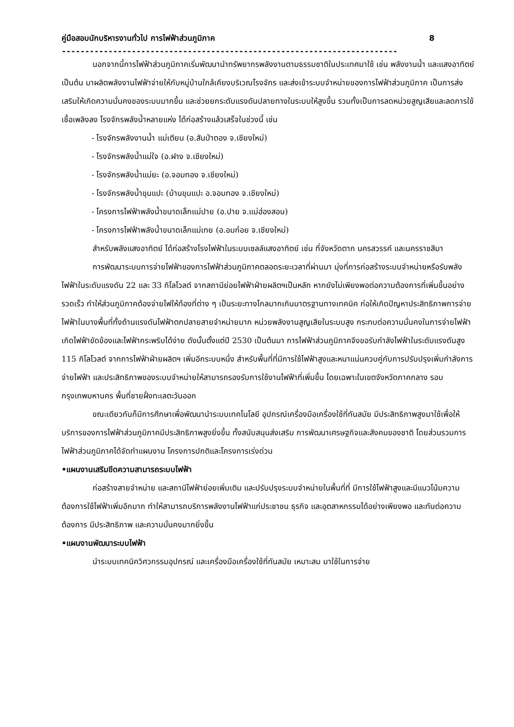คู่มือสอบนักบริหารงานทั่วไป การไฟฟ้าส่วนภูมิภาค 8
------------------------------------------------------------------------
นอกจากนี้การไฟฟ้าส่วนภูมิภาคเริ่มพัฒนานำทรัพยากรพลังงานตามธรรมชาติในประเทศมาใช้ เช่น พลังงานน้ำ และแสงอาทิตย์ เป็นต้น มาผลิตพลังงานไฟฟ้าจ่ายให้กับหมู่บ้านใกล้เคียงบริเวณโรงจักร และส่งเข้าระบบจำหน่ายของการไฟฟ้าส่วนภูมิภาค เป็นการส่งเสริมให้เกิดความมั่นคงของระบบมากขึ้น และช่วยยกระดับแรงดันปลายทางในระบบให้สูงขึ้น รวมทั้งเป็นการลดหน่วยสูญเสียและลดการใช้เชื้อเพลิงลง โรงจักรพลังน้ำหลายแห่ง ได้ก่อสร้างแล้วเสร็จในช่วงนี้ เช่น
- โรงจักรพลังงานน้ำ แม่เตียน (อ.สันป่าตอง จ.เชียงใหม่)
- โรงจักรพลังน้ำแม่ใจ (อ.ฝาง จ.เชียงใหม่)
- โรงจักรพลังน้ำแม่ยะ (อ.จอมทอง จ.เชียงใหม่)
- โรงจักรพลังน้ำขุนแปะ (บ้านขุนแปะ อ.จอมทอง จ.เชียงใหม่)
- โครงการไฟฟ้าพลังน้ำขนาดเล็กแม่ปาย (อ.ปาย จ.แม่ฮ่องสอน)
- โครงการไฟฟ้าพลังน้ำขนาดเล็กแม่เทย (อ.อมก๋อย จ.เชียงใหม่)
สำหรับพลังแสงอาทิตย์ ได้ก่อสร้างโรงไฟฟ้าในระบบเซลล์แสงอาทิตย์ เช่น ที่จังหวัดตาก นครสวรรค์ และนครราชสีมา
การพัฒนาระบบการจ่ายไฟฟ้าของการไฟฟ้าส่วนภูมิภาคตลอดระยะเวลาที่ผ่านมา มุ่งที่การก่อสร้างระบบจำหน่ายหรือรับพลังไฟฟ้าในระดับแรงดัน 22 และ 33 กิโลโวลต์ จากสถานีย่อยไฟฟ้าฝ่ายผลิตฯเป็นหลัก หากยังไม่เพียงพอต่อความต้องการที่เพิ่มขึ้นอย่างรวดเร็ว ทำให้ส่วนภูมิภาคต้องจ่ายไฟให้ท้องที่ต่าง ๆ เป็นระยะทางไกลมากเกินมาตรฐานทางเทคนิค ก่อให้เกิดปัญหาประสิทธิภาพการจ่ายไฟฟ้าในบางพื้นที่ทั้งด้านแรงดันไฟฟ้าตกปลายสายจำหน่ายมาก หน่วยพลังงานสูญเสียในระบบสูง กระทบต่อความมั่นคงในการจ่ายไฟฟ้า เกิดไฟฟ้าขัดข้องและไฟฟ้ากระพริบได้ง่าย ดังนั้นตั้งแต่ปี 2530 เป็นต้นมา การไฟฟ้าส่วนภูมิภาคจึงขอรับกำลังไฟฟ้าในระดับแรงดันสูง 115 กิโลโวลต์ จากการไฟฟ้าฝ่ายผลิตฯ เพิ่มอีกระบบหนึ่ง สำหรับพื้นที่ที่มีการใช้ไฟฟ้าสูงและหนาแน่นควบคู่กับการปรับปรุงเพิ่มกำลังการจ่ายไฟฟ้า และประสิทธิภาพของระบบจำหน่ายให้สามารถรองรับการใช้งานไฟฟ้าที่เพิ่มขึ้น โดยเฉพาะในเขตจังหวัดภาคกลาง รอบกรุงเทพมหานคร พื้นที่ชายฝั่งทะเลตะวันออก
ขณะเดียวกันก็มีการศึกษาเพื่อพัฒนานำระบบเทคโนโลยี อุปกรณ์เครื่องมือเครื่องใช้ที่ทันสมัย มีประสิทธิภาพสูงมาใช้เพื่อให้บริการของการไฟฟ้าส่วนภูมิภาคมีประสิทธิภาพสูงยิ่งขึ้น ทั้งสนับสนุนส่งเสริม การพัฒนาเศรษฐกิจและสังคมของชาติ โดยส่วนรวมการไฟฟ้าส่วนภูมิภาคได้จัดทำแผนงาน โครงการปกติและโครงการเร่งด่วน
•แผนงานเสริมขีดความสามารถระบบไฟฟ้า
ก่อสร้างสายจำหน่าย และสถานีไฟฟ้าย่อยเพิ่มเติม และปรับปรุงระบบจำหน่ายในพื้นที่ที่ มีการใช้ไฟฟ้าสูงและมีแนวโน้มความต้องการใช้ไฟฟ้าเพิ่มอีกมาก ทำให้สามารถบริการพลังงานไฟฟ้าแก่ประชาชน ธุรกิจ และอุตสาหกรรมได้อย่างเพียงพอ และทันต่อความต้องการ มีประสิทธิภาพ และความมั่นคงมากยิ่งขึ้น
•แผนงานพัฒนาระบบไฟฟ้า
นำระบบเทคนิควิศวกรรมอุปกรณ์ และเครื่องมือเครื่องใช้ที่ทันสมัย เหมาะสม มาใช้ในการจ่าย